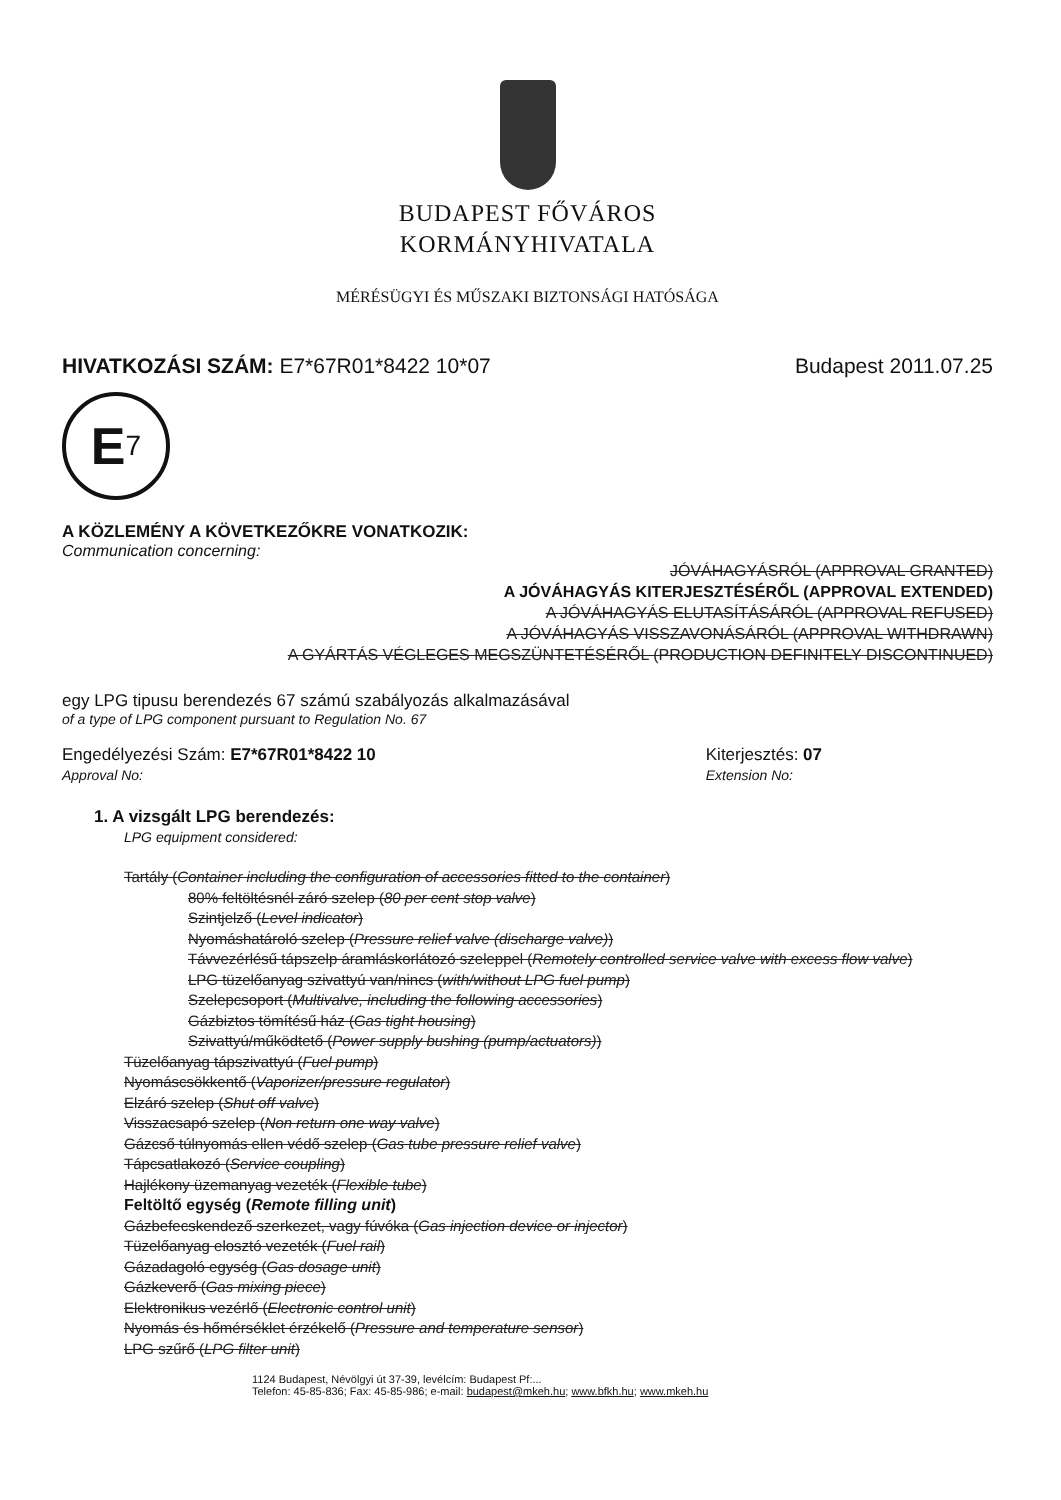BUDAPEST FŐVÁROS
KORMÁNYHIVATALA
MÉRÉSÜGYI ÉS MŰSZAKI BIZTONSÁGI HATÓSÁGA
HIVATKOZÁSI SZÁM: E7*67R01*8422 10*07
Budapest 2011.07.25
E 7
A KÖZLEMÉNY A KÖVETKEZŐKRE VONATKOZIK:
Communication concerning:
JÓVÁHAGYÁSRÓL (APPROVAL GRANTED)
A JÓVÁHAGYÁS KITERJESZTÉSÉRŐL (APPROVAL EXTENDED)
A JÓVÁHAGYÁS ELUTASÍTÁSÁRÓL (APPROVAL REFUSED)
A JÓVÁHAGYÁS VISSZAVONÁSÁRÓL (APPROVAL WITHDRAWN)
A GYÁRTÁS VÉGLEGES MEGSZÜNTETÉSÉRŐL (PRODUCTION DEFINITELY DISCONTINUED)
egy LPG tipusu berendezés 67 számú szabályozás alkalmazásával
of a type of LPG component pursuant to Regulation No. 67
Engedélyezési Szám: E7*67R01*8422 10
Approval No:
Kiterjesztés: 07
Extension No:
1. A vizsgált LPG berendezés:
LPG equipment considered:
Tartály (Container including the configuration of accessories fitted to the container)
80% feltöltésnél záró szelep (80 per cent stop valve)
Szintjelző (Level indicator)
Nyomáshatároló szelep (Pressure relief valve (discharge valve))
Távvezérlésű tápszelp áramláskorlátozó szeleppel (Remotely controlled service valve with excess flow valve)
LPG tüzelőanyag szivattyú van/nincs (with/without LPG fuel pump)
Szelepcsoport (Multivalve, including the following accessories)
Gázbiztos tömítésű ház (Gas tight housing)
Szivattyú/működtető (Power supply bushing (pump/actuators))
Tüzelőanyag tápszivattyú (Fuel pump)
Nyomáscsökkentő (Vaporizer/pressure regulator)
Elzáró szelep (Shut off valve)
Visszacsapó szelep (Non return one way valve)
Gázcső túlnyomás ellen védő szelep (Gas tube pressure relief valve)
Tápcsatlakozó (Service coupling)
Hajlékony üzemanyag vezeték (Flexible tube)
Feltöltő egység (Remote filling unit)
Gázbefecskendező szerkezet, vagy fúvóka (Gas injection device or injector)
Tüzelőanyag elosztó vezeték (Fuel rail)
Gázadagoló egység (Gas dosage unit)
Gázkeverő (Gas mixing piece)
Elektronikus vezérlő (Electronic control unit)
Nyomás és hőmérséklet érzékelő (Pressure and temperature sensor)
LPG szűrő (LPG filter unit)
1124 Budapest, Névölgyi út 37-39, levélcím: Budapest Pf:...
Telefon: 45-85-836; Fax: 45-85-986; e-mail: budapest@mkeh.hu; www.bfkh.hu; www.mkeh.hu